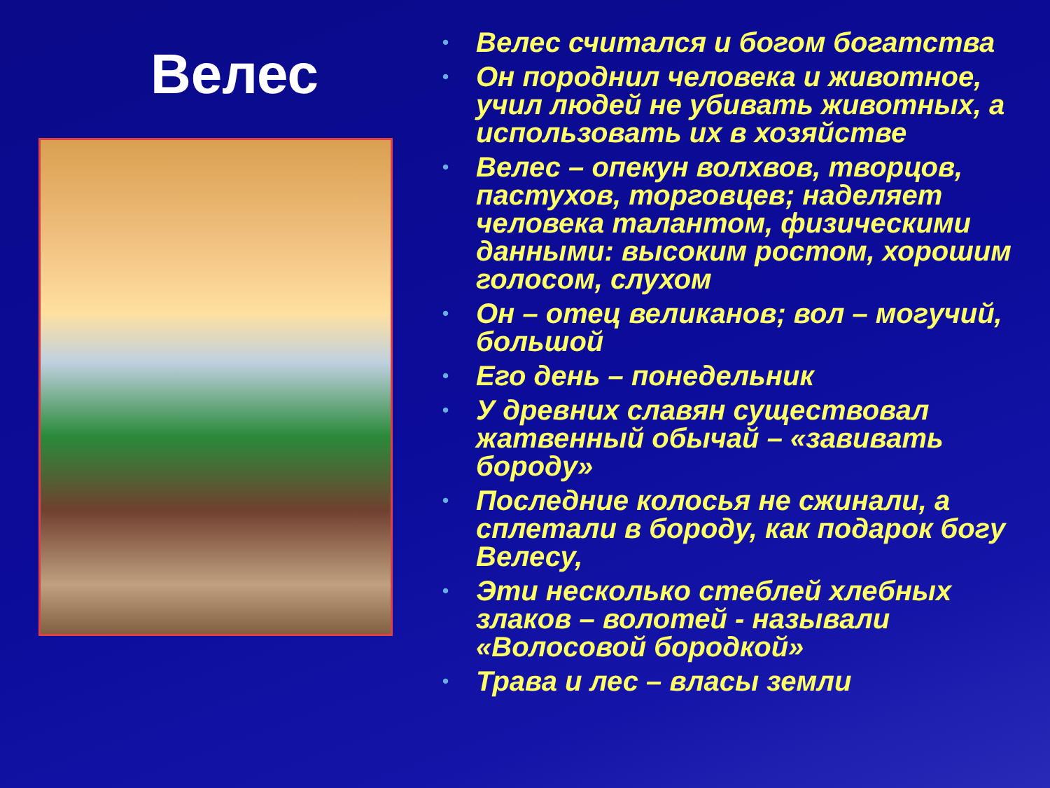Велес
• Велес считался и богом богатства
• Он породнил человека и животное, учил людей не убивать животных, а использовать их в хозяйстве
• Велес – опекун волхвов, творцов, пастухов, торговцев; наделяет человека талантом, физическими данными: высоким ростом, хорошим голосом, слухом
• Он – отец великанов; вол – могучий, большой
• Его день – понедельник
• У древних славян существовал жатвенный обычай – «завивать бороду»
• Последние колосья не сжинали, а сплетали в бороду, как подарок богу Велесу,
• Эти несколько стеблей хлебных злаков – волотей - называли «Волосовой бородкой»
• Трава и лес – власы земли